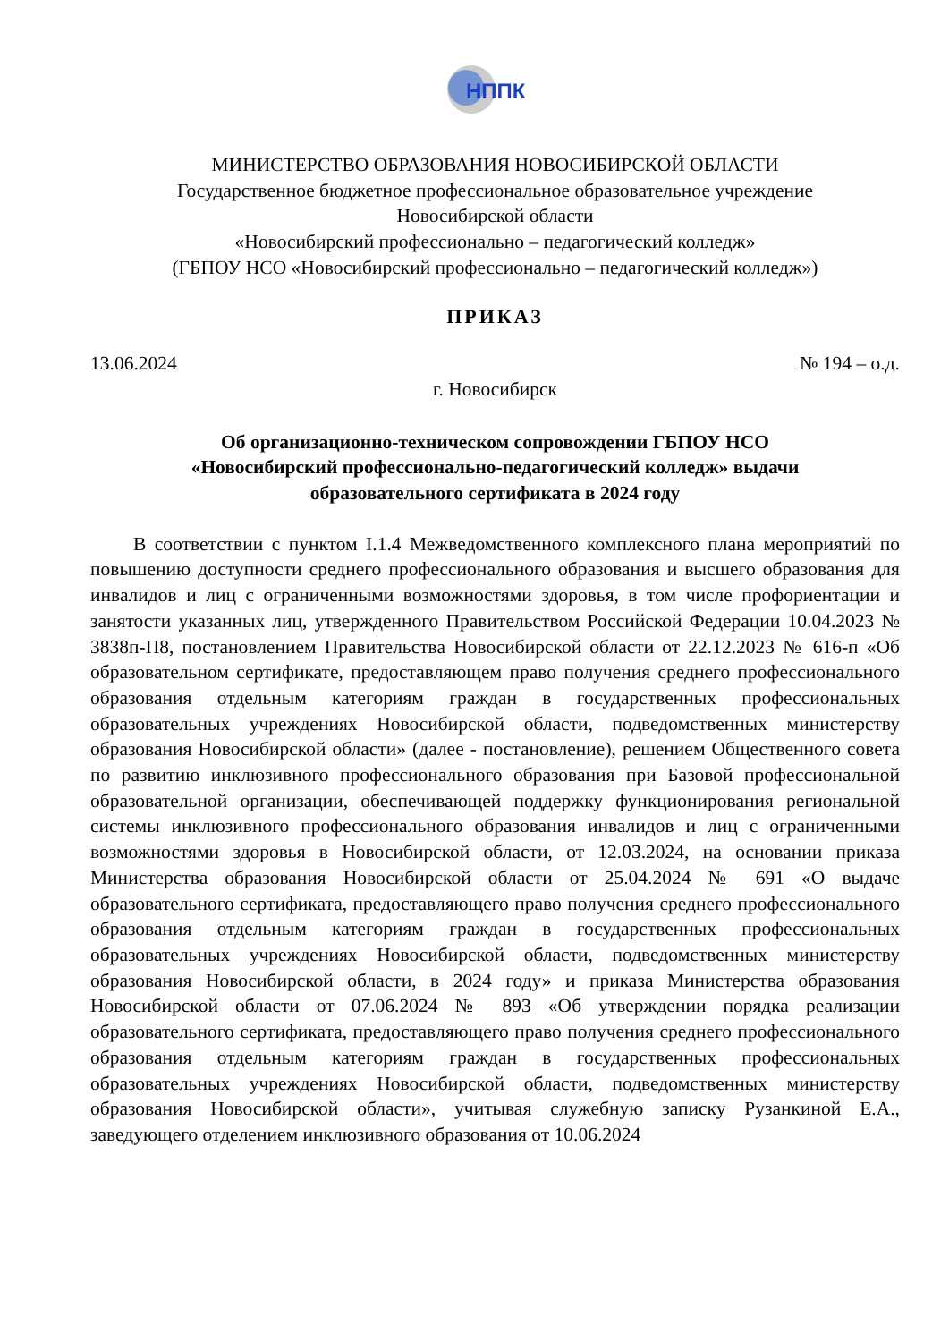НППК
МИНИСТЕРСТВО ОБРАЗОВАНИЯ НОВОСИБИРСКОЙ ОБЛАСТИ
Государственное бюджетное профессиональное образовательное учреждение
Новосибирской области
«Новосибирский профессионально – педагогический колледж»
(ГБПОУ НСО «Новосибирский профессионально – педагогический колледж»)
ПРИКАЗ
13.06.2024 № 194 – о.д.
г. Новосибирск
Об организационно-техническом сопровождении ГБПОУ НСО
«Новосибирский профессионально-педагогический колледж» выдачи
образовательного сертификата в 2024 году
В соответствии с пунктом I.1.4 Межведомственного комплексного плана мероприятий по повышению доступности среднего профессионального образования и высшего образования для инвалидов и лиц с ограниченными возможностями здоровья, в том числе профориентации и занятости указанных лиц, утвержденного Правительством Российской Федерации 10.04.2023 № 3838п-П8, постановлением Правительства Новосибирской области от 22.12.2023 № 616-п «Об образовательном сертификате, предоставляющем право получения среднего профессионального образования отдельным категориям граждан в государственных профессиональных образовательных учреждениях Новосибирской области, подведомственных министерству образования Новосибирской области» (далее - постановление), решением Общественного совета по развитию инклюзивного профессионального образования при Базовой профессиональной образовательной организации, обеспечивающей поддержку функционирования региональной системы инклюзивного профессионального образования инвалидов и лиц с ограниченными возможностями здоровья в Новосибирской области, от 12.03.2024, на основании приказа Министерства образования Новосибирской области от 25.04.2024 № 691 «О выдаче образовательного сертификата, предоставляющего право получения среднего профессионального образования отдельным категориям граждан в государственных профессиональных образовательных учреждениях Новосибирской области, подведомственных министерству образования Новосибирской области, в 2024 году» и приказа Министерства образования Новосибирской области от 07.06.2024 № 893 «Об утверждении порядка реализации образовательного сертификата, предоставляющего право получения среднего профессионального образования отдельным категориям граждан в государственных профессиональных образовательных учреждениях Новосибирской области, подведомственных министерству образования Новосибирской области», учитывая служебную записку Рузанкиной Е.А., заведующего отделением инклюзивного образования от 10.06.2024